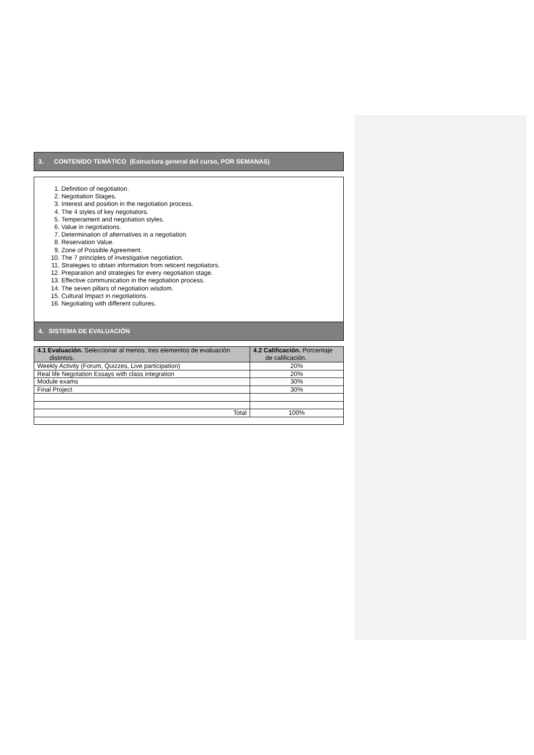3. CONTENIDO TEMÁTICO (Estructura general del curso, POR SEMANAS)
1. Definition of negotiation.
2. Negotiation Stages.
3. Interest and position in the negotiation process.
4. The 4 styles of key negotiators.
5. Temperament and negotiation styles.
6. Value in negotiations.
7. Determination of alternatives in a negotiation.
8. Reservation Value.
9. Zone of Possible Agreement.
10. The 7 principles of investigative negotiation.
11. Strategies to obtain information from reticent negotiators.
12. Preparation and strategies for every negotiation stage.
13. Effective communication in the negotiation process.
14. The seven pillars of negotiation wisdom.
15. Cultural Impact in negotiations.
16. Negotiating with different cultures.
4. SISTEMA DE EVALUACIÓN
| 4.1 Evaluación. Seleccionar al menos, tres elementos de evaluación distintos. | 4.2 Calificación. Porcentaje de calificación. |
| Weekly Activity (Forum, Quizzes, Live participation) | 20% |
| Real life Negotation Essays with class integration | 20% |
| Module exams | 30% |
| Final Project | 30% |
| Total | 100% |